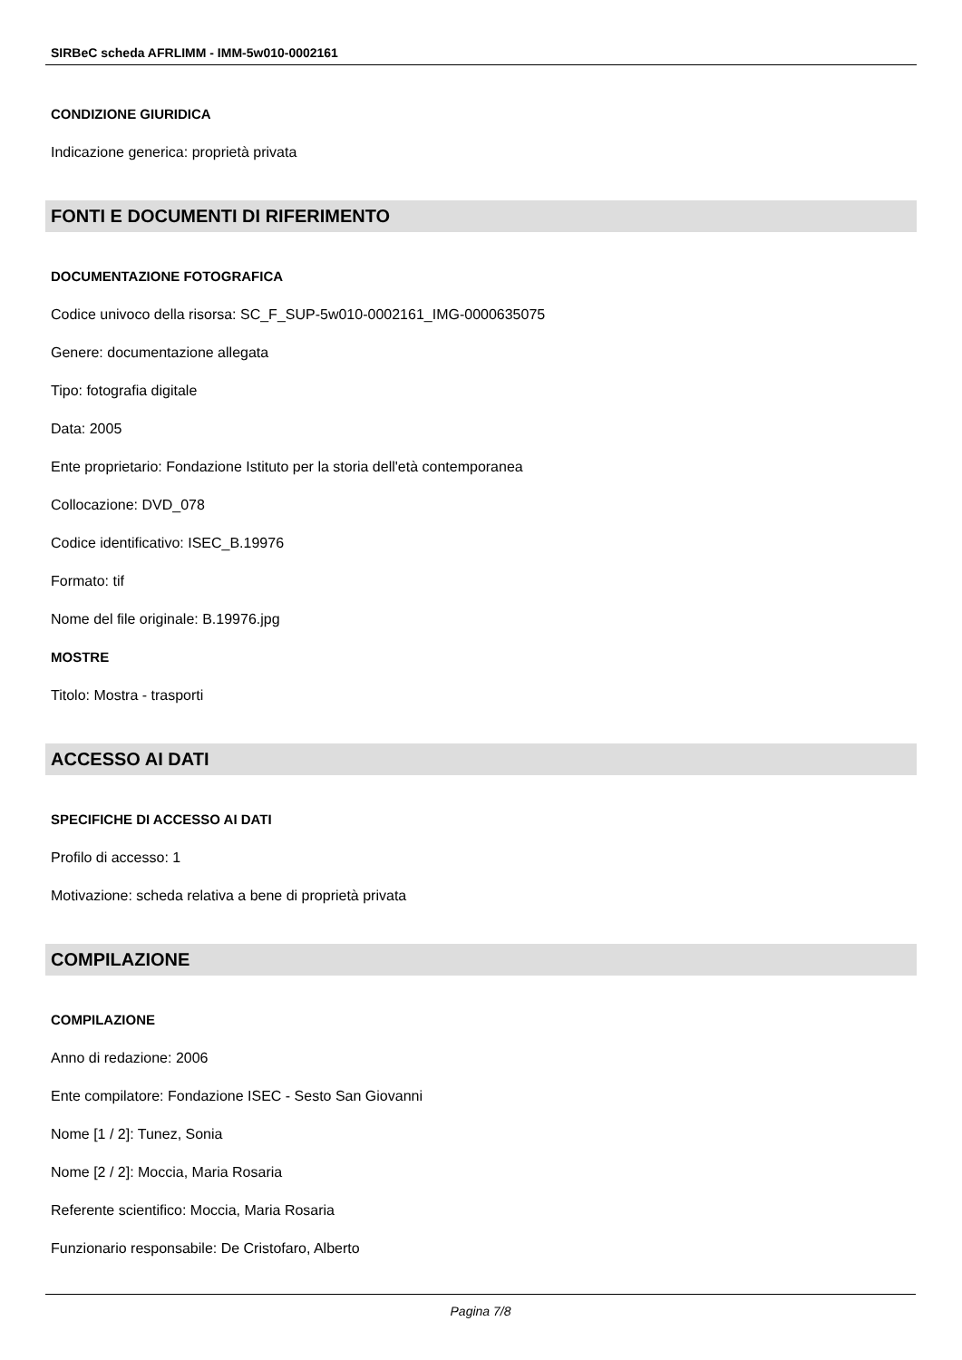SIRBeC scheda AFRLIMM - IMM-5w010-0002161
CONDIZIONE GIURIDICA
Indicazione generica: proprietà privata
FONTI E DOCUMENTI DI RIFERIMENTO
DOCUMENTAZIONE FOTOGRAFICA
Codice univoco della risorsa: SC_F_SUP-5w010-0002161_IMG-0000635075
Genere: documentazione allegata
Tipo: fotografia digitale
Data: 2005
Ente proprietario: Fondazione Istituto per la storia dell'età contemporanea
Collocazione: DVD_078
Codice identificativo: ISEC_B.19976
Formato: tif
Nome del file originale: B.19976.jpg
MOSTRE
Titolo: Mostra - trasporti
ACCESSO AI DATI
SPECIFICHE DI ACCESSO AI DATI
Profilo di accesso: 1
Motivazione: scheda relativa a bene di proprietà privata
COMPILAZIONE
COMPILAZIONE
Anno di redazione: 2006
Ente compilatore: Fondazione ISEC - Sesto San Giovanni
Nome [1 / 2]: Tunez, Sonia
Nome [2 / 2]: Moccia, Maria Rosaria
Referente scientifico: Moccia, Maria Rosaria
Funzionario responsabile: De Cristofaro, Alberto
Pagina 7/8